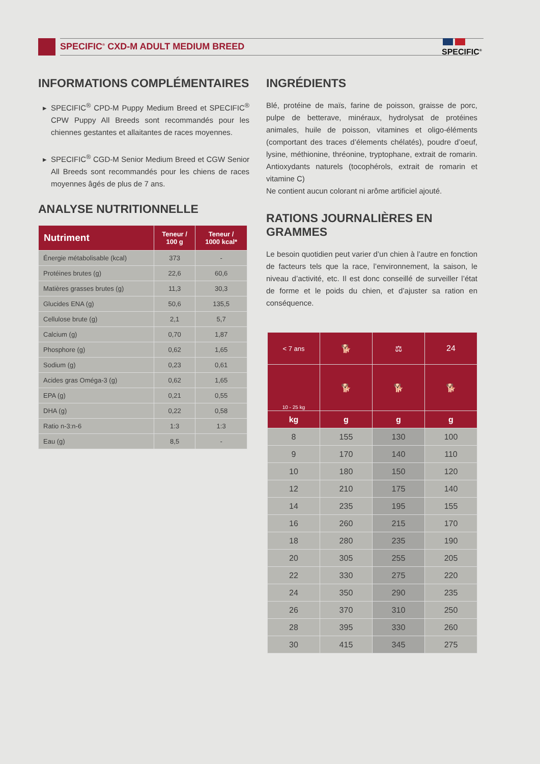SPECIFIC<sup>®</sup> CXD-M ADULT MEDIUM BREED
SPECIFIC<sup>®</sup>
INFORMATIONS COMPLÉMENTAIRES
SPECIFIC<sup>®</sup> CPD-M Puppy Medium Breed et SPECIFIC<sup>®</sup> CPW Puppy All Breeds sont recommandés pour les chiennes gestantes et allaitantes de races moyennes.
SPECIFIC<sup>®</sup> CGD-M Senior Medium Breed et CGW Senior All Breeds sont recommandés pour les chiens de races moyennes âgés de plus de 7 ans.
ANALYSE NUTRITIONNELLE
| Nutriment | Teneur / 100 g | Teneur / 1000 kcal* |
| --- | --- | --- |
| Énergie métabolisable (kcal) | 373 | - |
| Protéines brutes (g) | 22,6 | 60,6 |
| Matières grasses brutes (g) | 11,3 | 30,3 |
| Glucides ENA (g) | 50,6 | 135,5 |
| Cellulose brute (g) | 2,1 | 5,7 |
| Calcium (g) | 0,70 | 1,87 |
| Phosphore (g) | 0,62 | 1,65 |
| Sodium (g) | 0,23 | 0,61 |
| Acides gras Oméga-3 (g) | 0,62 | 1,65 |
| EPA (g) | 0,21 | 0,55 |
| DHA (g) | 0,22 | 0,58 |
| Ratio n-3:n-6 | 1:3 | 1:3 |
| Eau (g) | 8,5 | - |
INGRÉDIENTS
Blé, protéine de maïs, farine de poisson, graisse de porc, pulpe de betterave, minéraux, hydrolysat de protéines animales, huile de poisson, vitamines et oligo-éléments (comportant des traces d’élements chélatés), poudre d’oeuf, lysine, méthionine, thréonine, tryptophane, extrait de romarin. Antioxydants naturels (tocophérols, extrait de romarin et vitamine C)
Ne contient aucun colorant ni arôme artificiel ajouté.
RATIONS JOURNALIÈRES EN GRAMMES
Le besoin quotidien peut varier d’un chien à l’autre en fonction de facteurs tels que la race, l’environnement, la saison, le niveau d’activité, etc. Il est donc conseillé de surveiller l’état de forme et le poids du chien, et d’ajuster sa ration en conséquence.
| < 7 ans | 🐕 | ⚖ | 24 |
| --- | --- | --- | --- |
| 10 - 25 kg | 🐕 | 🐕 | 🐕 |
| kg | g | g | g |
| 8 | 155 | 130 | 100 |
| 9 | 170 | 140 | 110 |
| 10 | 180 | 150 | 120 |
| 12 | 210 | 175 | 140 |
| 14 | 235 | 195 | 155 |
| 16 | 260 | 215 | 170 |
| 18 | 280 | 235 | 190 |
| 20 | 305 | 255 | 205 |
| 22 | 330 | 275 | 220 |
| 24 | 350 | 290 | 235 |
| 26 | 370 | 310 | 250 |
| 28 | 395 | 330 | 260 |
| 30 | 415 | 345 | 275 |